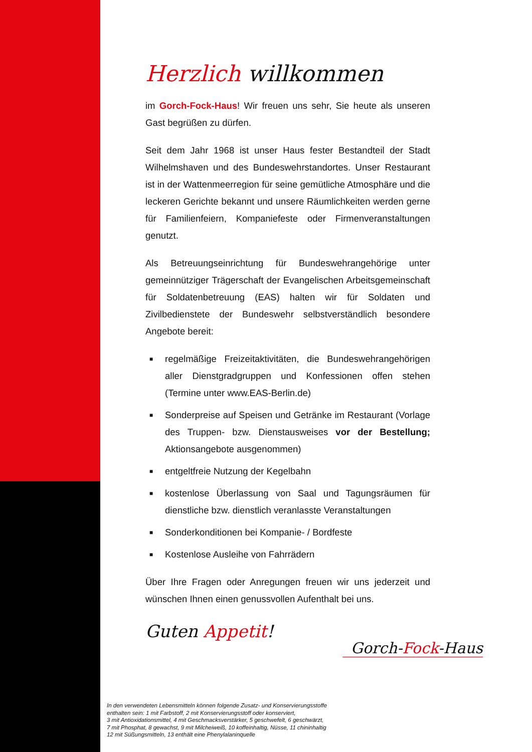Herzlich willkommen
im Gorch-Fock-Haus! Wir freuen uns sehr, Sie heute als unseren Gast begrüßen zu dürfen.
Seit dem Jahr 1968 ist unser Haus fester Bestandteil der Stadt Wilhelmshaven und des Bundeswehrstandortes. Unser Restaurant ist in der Wattenmeerregion für seine gemütliche Atmosphäre und die leckeren Gerichte bekannt und unsere Räumlichkeiten werden gerne für Familienfeiern, Kompaniefeste oder Firmenveranstaltungen genutzt.
Als Betreuungseinrichtung für Bundeswehrangehörige unter gemeinnütziger Trägerschaft der Evangelischen Arbeitsgemeinschaft für Soldatenbetreuung (EAS) halten wir für Soldaten und Zivilbedienstete der Bundeswehr selbstverständlich besondere Angebote bereit:
■ regelmäßige Freizeitaktivitäten, die Bundeswehrangehörigen aller Dienstgradgruppen und Konfessionen offen stehen (Termine unter www.EAS-Berlin.de)
■ Sonderpreise auf Speisen und Getränke im Restaurant (Vorlage des Truppen- bzw. Dienstausweises vor der Bestellung; Aktionsangebote ausgenommen)
■ entgeltfreie Nutzung der Kegelbahn
■ kostenlose Überlassung von Saal und Tagungsräumen für dienstliche bzw. dienstlich veranlasste Veranstaltungen
■ Sonderkonditionen bei Kompanie- / Bordfeste
■ Kostenlose Ausleihe von Fahrrädern
Über Ihre Fragen oder Anregungen freuen wir uns jederzeit und wünschen Ihnen einen genussvollen Aufenthalt bei uns.
Guten Appetit!
Gorch-Fock-Haus
In den verwendeten Lebensmitteln können folgende Zusatz- und Konservierungsstoffe
enthalten sein: 1 mit Farbstoff, 2 mit Konservierungsstoff oder konserviert,
3 mit Antioxidationsmittel, 4 mit Geschmacksverstärker, 5 geschwefelt, 6 geschwärzt,
7 mit Phosphat, 8 gewachst, 9 mit Milcheiweiß, 10 koffeinhaltig, Nüsse, 11 chininhaltig
12 mit Süßungsmitteln, 13 enthält eine Phenylalaninquelle